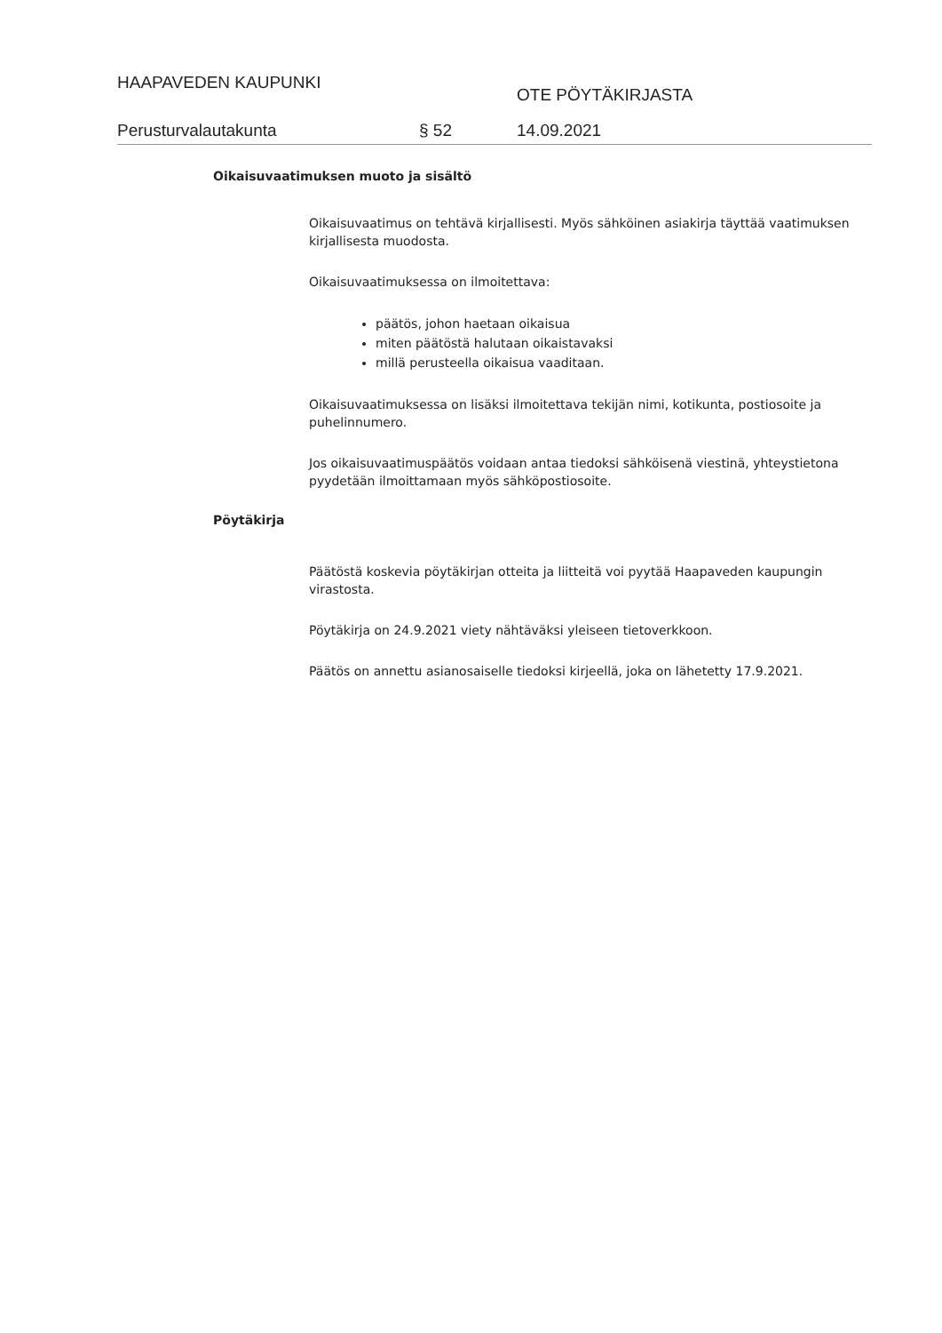HAAPAVEDEN KAUPUNKI
OTE PÖYTÄKIRJASTA
Perusturvalautakunta § 52 14.09.2021
Oikaisuvaatimuksen muoto ja sisältö
Oikaisuvaatimus on tehtävä kirjallisesti. Myös sähköinen asiakirja täyttää vaatimuksen kirjallisesta muodosta.
Oikaisuvaatimuksessa on ilmoitettava:
päätös, johon haetaan oikaisua
miten päätöstä halutaan oikaistavaksi
millä perusteella oikaisua vaaditaan.
Oikaisuvaatimuksessa on lisäksi ilmoitettava tekijän nimi, kotikunta, postiosoite ja puhelinnumero.
Jos oikaisuvaatimuspäätös voidaan antaa tiedoksi sähköisenä viestinä, yhteystietona pyydetään ilmoittamaan myös sähköpostiosoite.
Pöytäkirja
Päätöstä koskevia pöytäkirjan otteita ja liitteitä voi pyytää Haapaveden kaupungin virastosta.
Pöytäkirja on 24.9.2021 viety nähtäväksi yleiseen tietoverkkoon.
Päätös on annettu asianosaiselle tiedoksi kirjeellä, joka on lähetetty 17.9.2021.